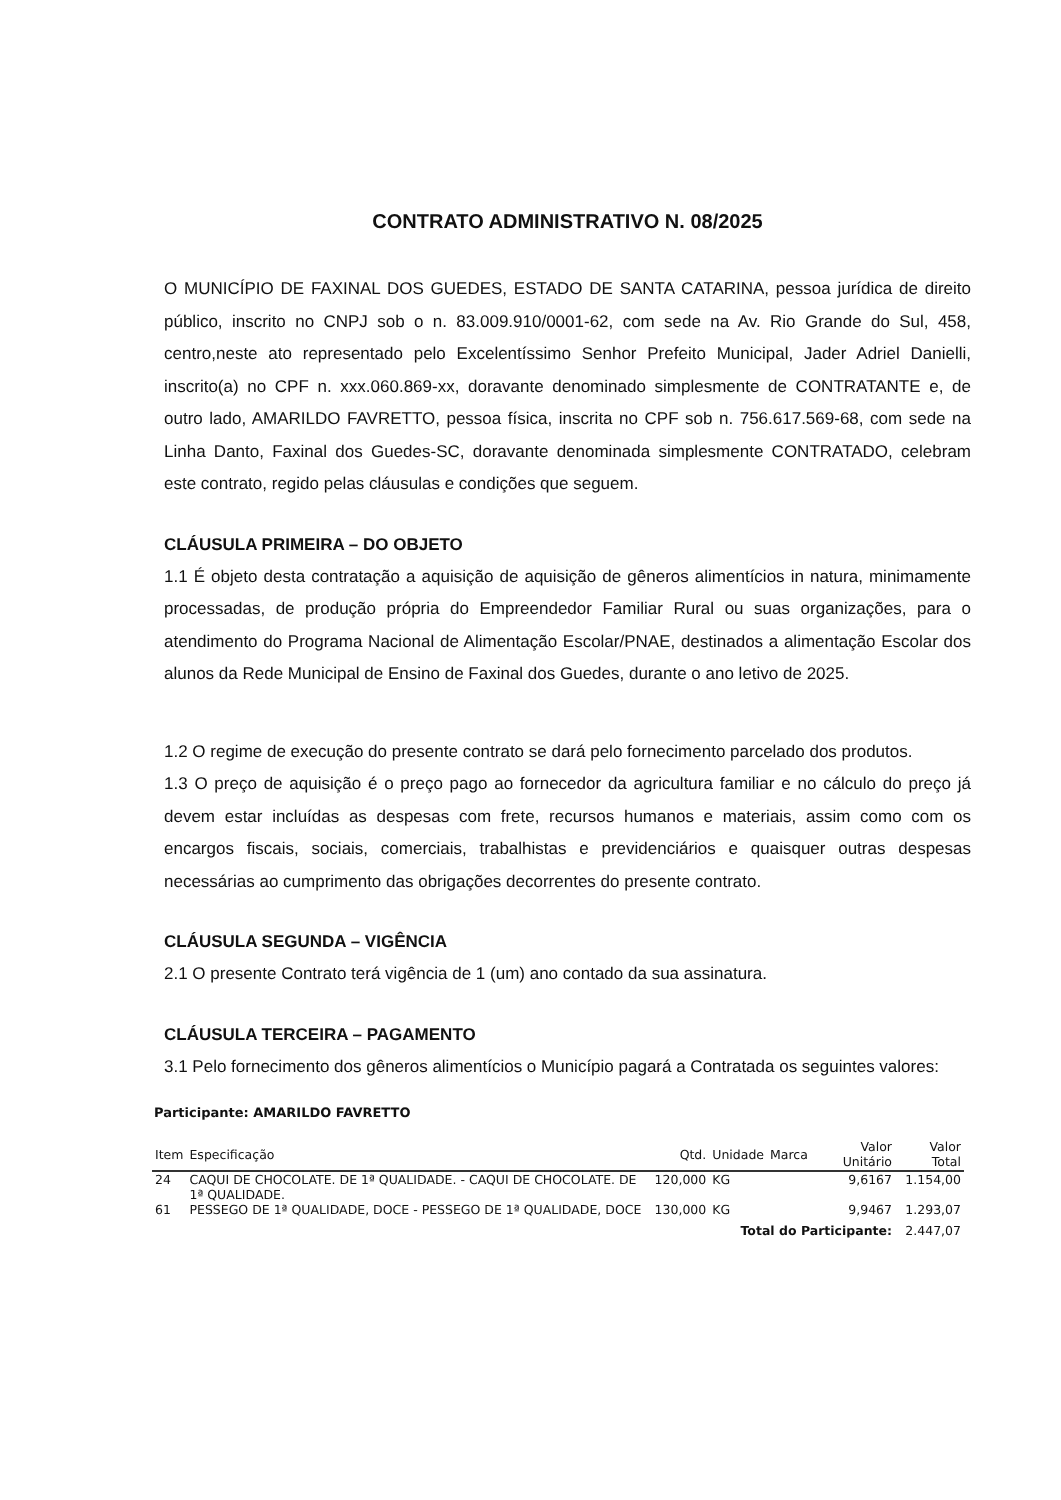CONTRATO ADMINISTRATIVO N. 08/2025
O MUNICÍPIO DE FAXINAL DOS GUEDES, ESTADO DE SANTA CATARINA, pessoa jurídica de direito público, inscrito no CNPJ sob o n. 83.009.910/0001-62, com sede na Av. Rio Grande do Sul, 458, centro,neste ato representado pelo Excelentíssimo Senhor Prefeito Municipal, Jader Adriel Danielli, inscrito(a) no CPF n. xxx.060.869-xx, doravante denominado simplesmente de CONTRATANTE e, de outro lado, AMARILDO FAVRETTO, pessoa física, inscrita no CPF sob n. 756.617.569-68, com sede na Linha Danto, Faxinal dos Guedes-SC, doravante denominada simplesmente CONTRATADO, celebram este contrato, regido pelas cláusulas e condições que seguem.
CLÁUSULA PRIMEIRA – DO OBJETO
1.1 É objeto desta contratação a aquisição de aquisição de gêneros alimentícios in natura, minimamente processadas, de produção própria do Empreendedor Familiar Rural ou suas organizações, para o atendimento do Programa Nacional de Alimentação Escolar/PNAE, destinados a alimentação Escolar dos alunos da Rede Municipal de Ensino de Faxinal dos Guedes, durante o ano letivo de 2025.
1.2 O regime de execução do presente contrato se dará pelo fornecimento parcelado dos produtos.
1.3 O preço de aquisição é o preço pago ao fornecedor da agricultura familiar e no cálculo do preço já devem estar incluídas as despesas com frete, recursos humanos e materiais, assim como com os encargos fiscais, sociais, comerciais, trabalhistas e previdenciários e quaisquer outras despesas necessárias ao cumprimento das obrigações decorrentes do presente contrato.
CLÁUSULA SEGUNDA – VIGÊNCIA
2.1 O presente Contrato terá vigência de 1 (um) ano contado da sua assinatura.
CLÁUSULA TERCEIRA – PAGAMENTO
3.1 Pelo fornecimento dos gêneros alimentícios o Município pagará a Contratada os seguintes valores:
Participante: AMARILDO FAVRETTO
| Item | Especificação | Qtd. | Unidade | Marca | Valor Unitário | Valor Total |
| --- | --- | --- | --- | --- | --- | --- |
| 24 | CAQUI DE CHOCOLATE. DE 1ª QUALIDADE. - CAQUI DE CHOCOLATE. DE 1ª QUALIDADE. | 120,000 | KG | | 9,6167 | 1.154,00 |
| 61 | PESSEGO DE 1ª QUALIDADE, DOCE - PESSEGO DE 1ª QUALIDADE, DOCE | 130,000 | KG | | 9,9467 | 1.293,07 |
| Total do Participante: | | | | | | 2.447,07 |